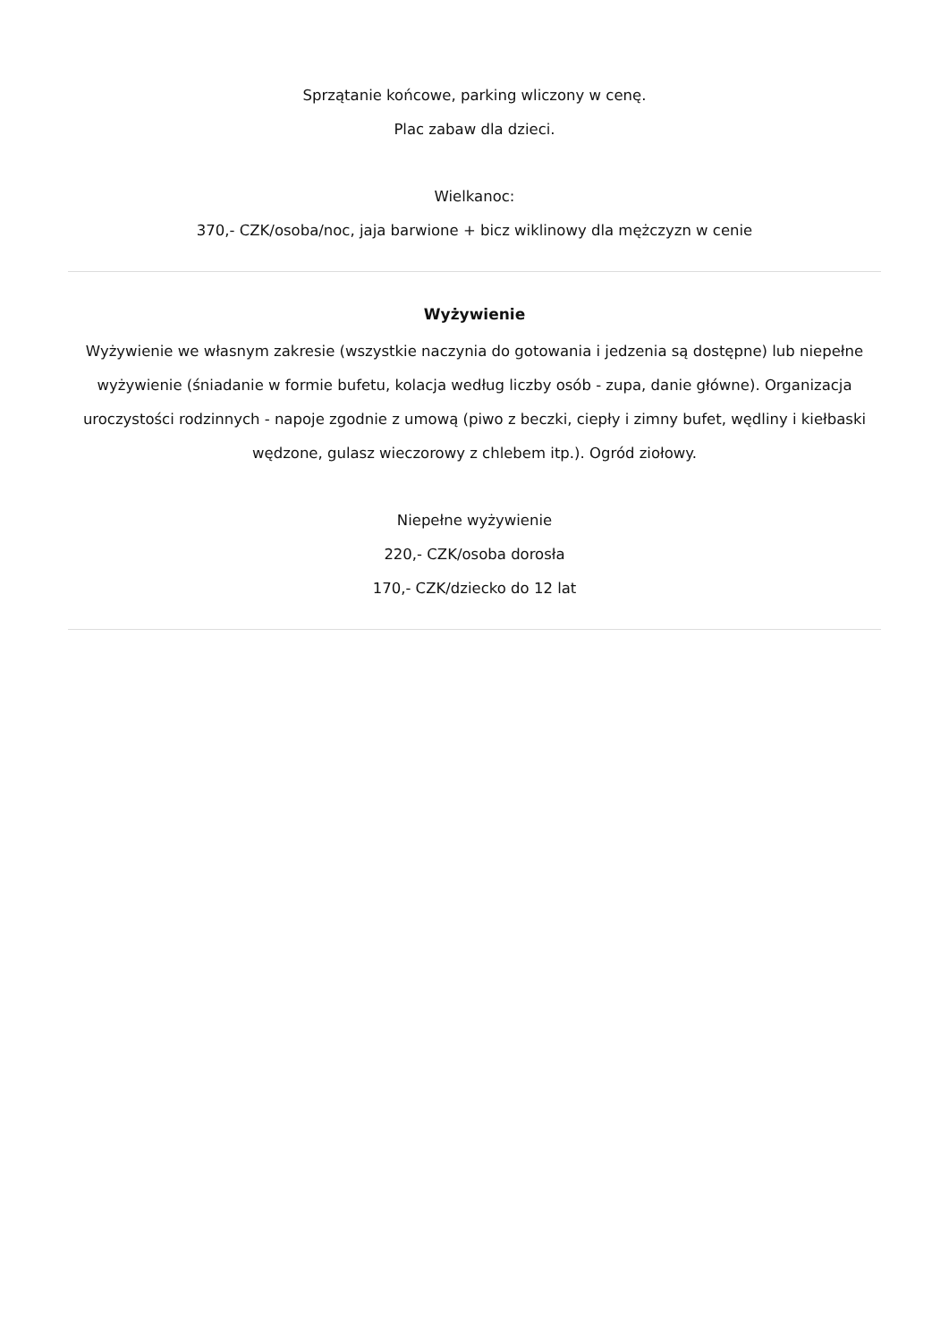Sprzątanie końcowe, parking wliczony w cenę.
Plac zabaw dla dzieci.
Wielkanoc:
370,- CZK/osoba/noc, jaja barwione + bicz wiklinowy dla mężczyzn w cenie
Wyżywienie
Wyżywienie we własnym zakresie (wszystkie naczynia do gotowania i jedzenia są dostępne) lub niepełne wyżywienie (śniadanie w formie bufetu, kolacja według liczby osób - zupa, danie główne). Organizacja uroczystości rodzinnych - napoje zgodnie z umową (piwo z beczki, ciepły i zimny bufet, wędliny i kiełbaski wędzone, gulasz wieczorowy z chlebem itp.). Ogród ziołowy.
Niepełne wyżywienie
220,- CZK/osoba dorosła
170,- CZK/dziecko do 12 lat